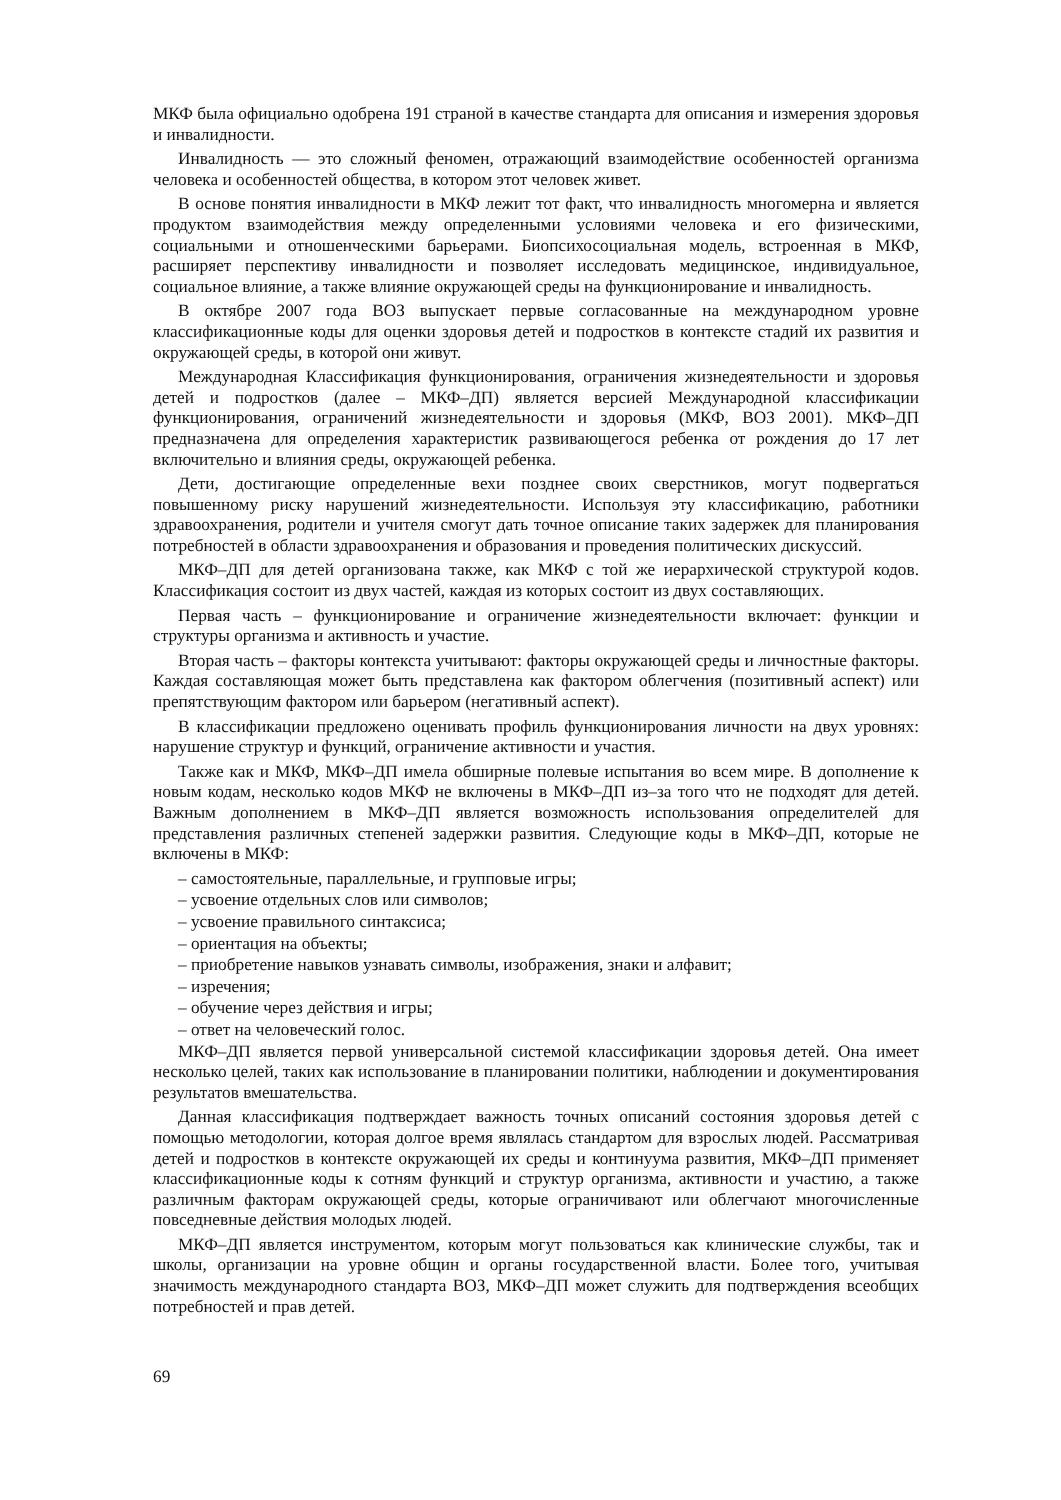МКФ была официально одобрена 191 страной в качестве стандарта для описания и измерения здоровья и инвалидности.
Инвалидность — это сложный феномен, отражающий взаимодействие особенностей организма человека и особенностей общества, в котором этот человек живет.
В основе понятия инвалидности в МКФ лежит тот факт, что инвалидность многомерна и является продуктом взаимодействия между определенными условиями человека и его физическими, социальными и отношенческими барьерами. Биопсихосоциальная модель, встроенная в МКФ, расширяет перспективу инвалидности и позволяет исследовать медицинское, индивидуальное, социальное влияние, а также влияние окружающей среды на функционирование и инвалидность.
В октябре 2007 года ВОЗ выпускает первые согласованные на международном уровне классификационные коды для оценки здоровья детей и подростков в контексте стадий их развития и окружающей среды, в которой они живут.
Международная Классификация функционирования, ограничения жизнедеятельности и здоровья детей и подростков (далее – МКФ–ДП) является версией Международной классификации функционирования, ограничений жизнедеятельности и здоровья (МКФ, ВОЗ 2001). МКФ–ДП предназначена для определения характеристик развивающегося ребенка от рождения до 17 лет включительно и влияния среды, окружающей ребенка.
Дети, достигающие определенные вехи позднее своих сверстников, могут подвергаться повышенному риску нарушений жизнедеятельности. Используя эту классификацию, работники здравоохранения, родители и учителя смогут дать точное описание таких задержек для планирования потребностей в области здравоохранения и образования и проведения политических дискуссий.
МКФ–ДП для детей организована также, как МКФ с той же иерархической структурой кодов. Классификация состоит из двух частей, каждая из которых состоит из двух составляющих.
Первая часть – функционирование и ограничение жизнедеятельности включает: функции и структуры организма и активность и участие.
Вторая часть – факторы контекста учитывают: факторы окружающей среды и личностные факторы. Каждая составляющая может быть представлена как фактором облегчения (позитивный аспект) или препятствующим фактором или барьером (негативный аспект).
В классификации предложено оценивать профиль функционирования личности на двух уровнях: нарушение структур и функций, ограничение активности и участия.
Также как и МКФ, МКФ–ДП имела обширные полевые испытания во всем мире. В дополнение к новым кодам, несколько кодов МКФ не включены в МКФ–ДП из–за того что не подходят для детей. Важным дополнением в МКФ–ДП является возможность использования определителей для представления различных степеней задержки развития. Следующие коды в МКФ–ДП, которые не включены в МКФ:
– самостоятельные, параллельные, и групповые игры;
– усвоение отдельных слов или символов;
– усвоение правильного синтаксиса;
– ориентация на объекты;
– приобретение навыков узнавать символы, изображения, знаки и алфавит;
– изречения;
– обучение через действия и игры;
– ответ на человеческий голос.
МКФ–ДП является первой универсальной системой классификации здоровья детей. Она имеет несколько целей, таких как использование в планировании политики, наблюдении и документирования результатов вмешательства.
Данная классификация подтверждает важность точных описаний состояния здоровья детей с помощью методологии, которая долгое время являлась стандартом для взрослых людей. Рассматривая детей и подростков в контексте окружающей их среды и континуума развития, МКФ–ДП применяет классификационные коды к сотням функций и структур организма, активности и участию, а также различным факторам окружающей среды, которые ограничивают или облегчают многочисленные повседневные действия молодых людей.
МКФ–ДП является инструментом, которым могут пользоваться как клинические службы, так и школы, организации на уровне общин и органы государственной власти. Более того, учитывая значимость международного стандарта ВОЗ, МКФ–ДП может служить для подтверждения всеобщих потребностей и прав детей.
69